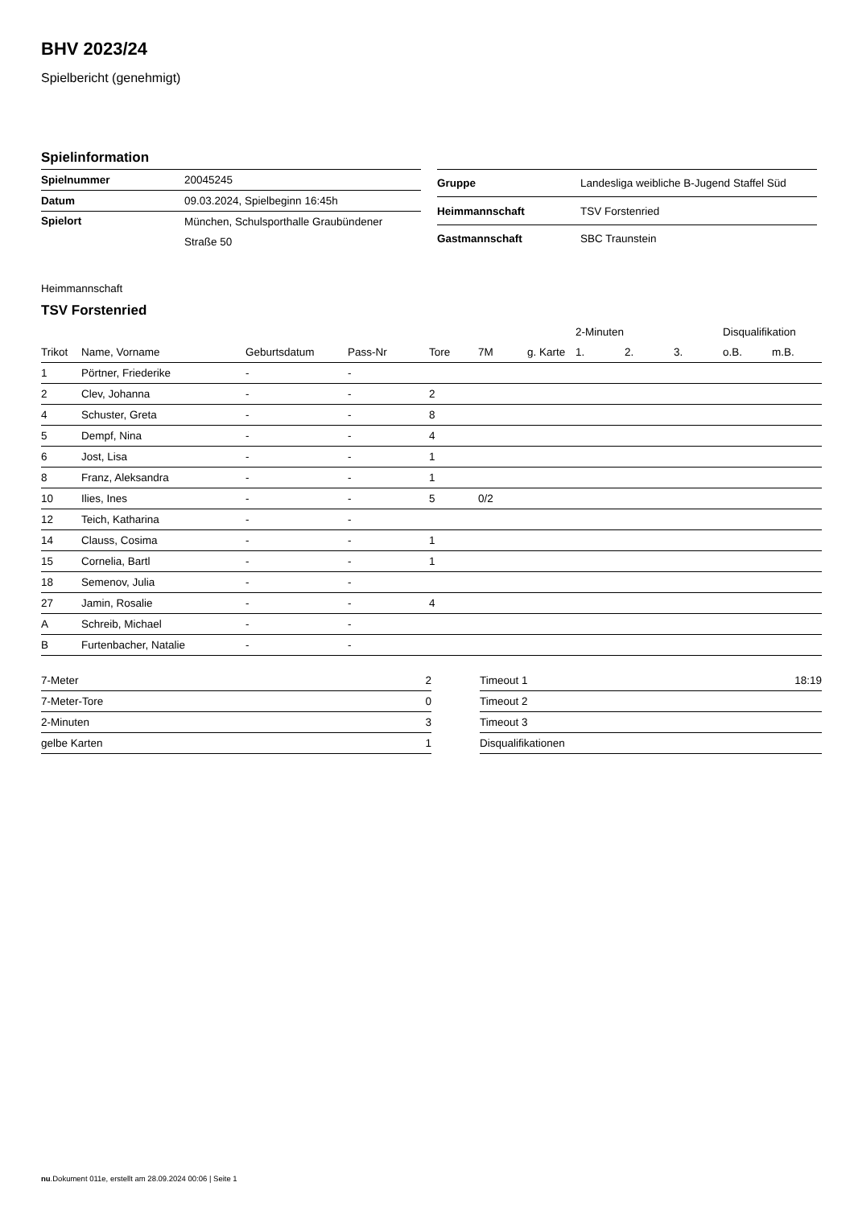BHV 2023/24
Spielbericht (genehmigt)
Spielinformation
| Spielnummer | 20045245 |
| Datum | 09.03.2024, Spielbeginn 16:45h |
| Spielort | München, Schulsporthalle Graubündener Straße 50 |
| Gruppe | Landesliga weibliche B-Jugend Staffel Süd |
| Heimmannschaft | TSV Forstenried |
| Gastmannschaft | SBC Traunstein |
Heimmannschaft
TSV Forstenried
| | | | | | | | | 2-Minuten | | | Disqualifikation | |
| --- | --- | --- | --- | --- | --- | --- | --- | --- | --- | --- | --- | --- |
| Trikot | Name, Vorname | Geburtsdatum | Pass-Nr | Tore | 7M | g. Karte | | 1. | 2. | 3. | o.B. | m.B. |
| 1 | Pörtner, Friederike | - | - | | | | | | | | | |
| 2 | Clev, Johanna | - | - | 2 | | | | | | | | |
| 4 | Schuster, Greta | - | - | 8 | | | | | | | | |
| 5 | Dempf, Nina | - | - | 4 | | | | | | | | |
| 6 | Jost, Lisa | - | - | 1 | | | | | | | | |
| 8 | Franz, Aleksandra | - | - | 1 | | | | | | | | |
| 10 | Ilies, Ines | - | - | 5 | 0/2 | | | | | | | |
| 12 | Teich, Katharina | - | - | | | | | | | | | |
| 14 | Clauss, Cosima | - | - | 1 | | | | | | | | |
| 15 | Cornelia, Bartl | - | - | 1 | | | | | | | | |
| 18 | Semenov, Julia | - | - | | | | | | | | | |
| 27 | Jamin, Rosalie | - | - | 4 | | | | | | | | |
| A | Schreib, Michael | - | - | | | | | | | | | |
| B | Furtenbacher, Natalie | - | - | | | | | | | | | |
| 7-Meter | 2 |
| 7-Meter-Tore | 0 |
| 2-Minuten | 3 |
| gelbe Karten | 1 |
| Timeout 1 | 18:19 |
| Timeout 2 | |
| Timeout 3 | |
| Disqualifikationen | |
nu.Dokument 011e, erstellt am 28.09.2024 00:06 | Seite 1